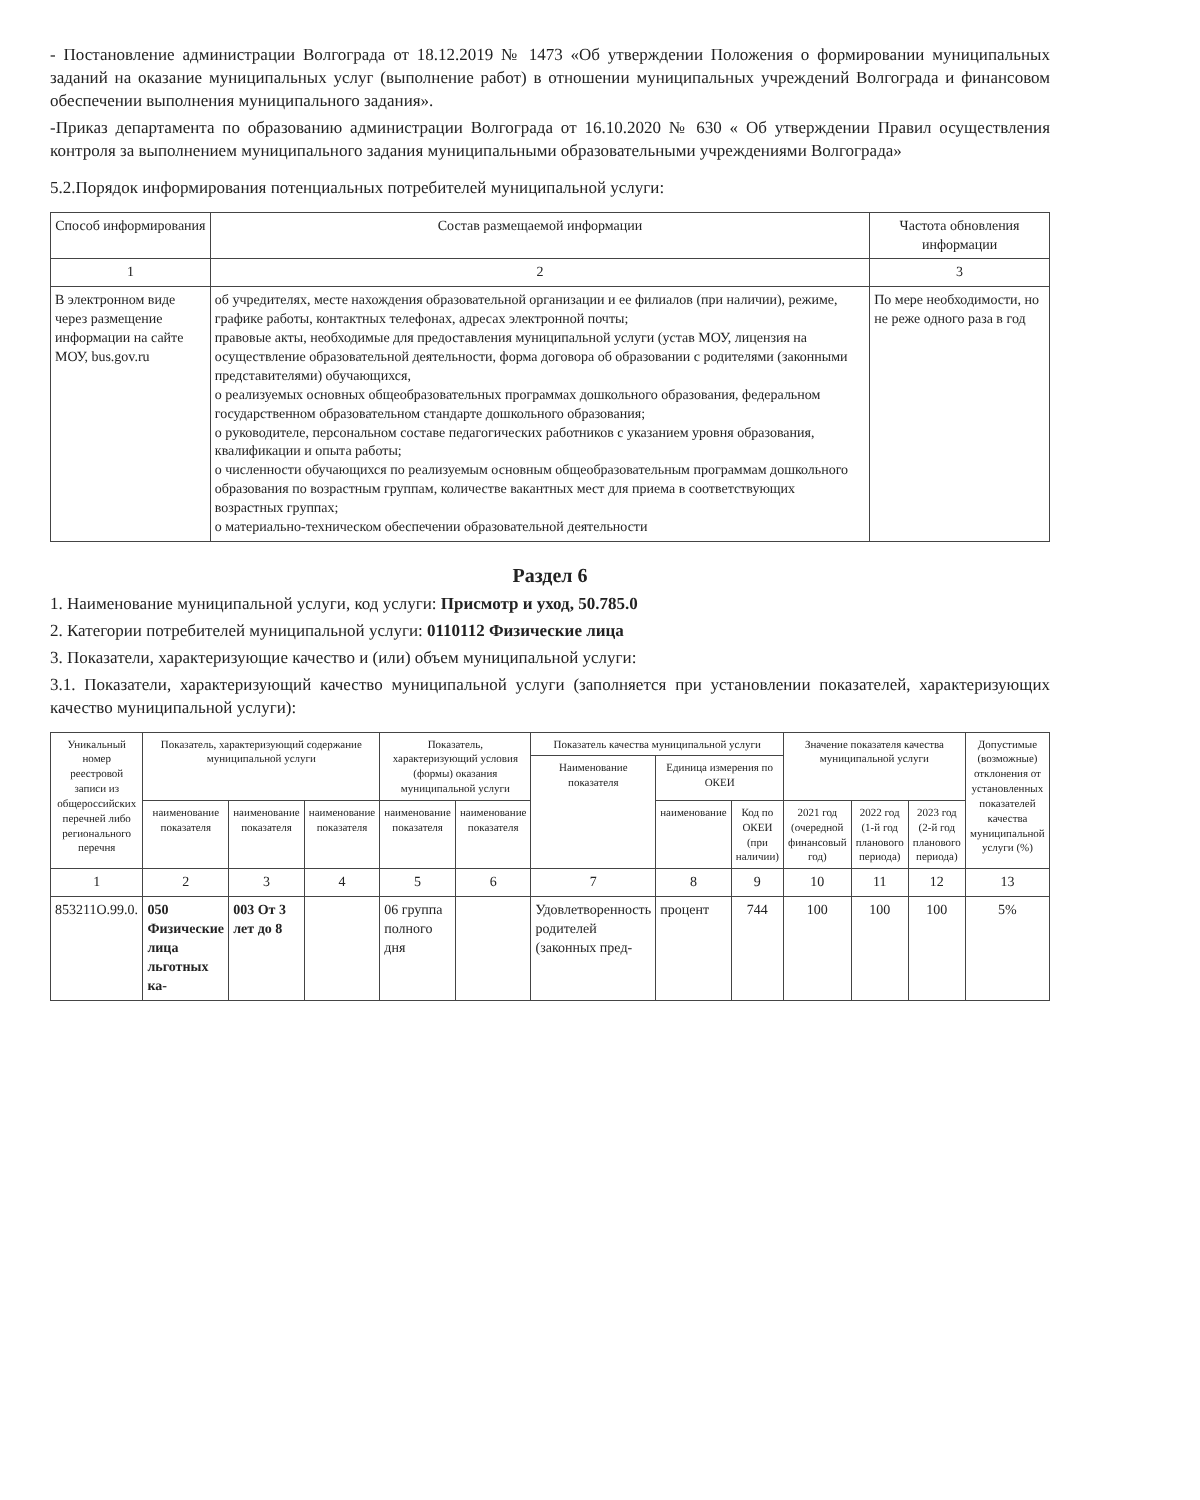- Постановление администрации Волгограда от 18.12.2019 № 1473 «Об утверждении Положения о формировании муниципальных заданий на оказание муниципальных услуг (выполнение работ) в отношении муниципальных учреждений Волгограда и финансовом обеспечении выполнения муниципального задания».
-Приказ департамента по образованию администрации Волгограда от 16.10.2020 № 630 « Об утверждении Правил осуществления контроля за выполнением муниципального задания муниципальными образовательными учреждениями Волгограда»
5.2.Порядок информирования потенциальных потребителей муниципальной услуги:
| Способ информирования | Состав размещаемой информации | Частота обновления информации |
| --- | --- | --- |
| 1 | 2 | 3 |
| В электронном виде через размещение информации на сайте МОУ, bus.gov.ru | об учредителях, месте нахождения образовательной организации и ее филиалов (при наличии), режиме, графике работы, контактных телефонах, адресах электронной почты; правовые акты, необходимые для предоставления муниципальной услуги (устав МОУ, лицензия на осуществление образовательной деятельности, форма договора об образовании с родителями (законными представителями) обучающихся, о реализуемых основных общеобразовательных программах дошкольного образования, федеральном государственном образовательном стандарте дошкольного образования; о руководителе, персональном составе педагогических работников с указанием уровня образования, квалификации и опыта работы; о численности обучающихся по реализуемым основным общеобразовательным программам дошкольного образования по возрастным группам, количестве вакантных мест для приема в соответствующих возрастных группах; о материально-техническом обеспечении образовательной деятельности | По мере необходимости, но не реже одного раза в год |
Раздел 6
1. Наименование муниципальной услуги, код услуги: Присмотр и уход, 50.785.0
2. Категории потребителей муниципальной услуги: 0110112 Физические лица
3. Показатели, характеризующие качество и (или) объем муниципальной услуги:
3.1. Показатели, характеризующий качество муниципальной услуги (заполняется при установлении показателей, характеризующих качество муниципальной услуги):
| Уникальный номер реестровой записи из общероссийских перечней либо регионального перечня | Показатель, характеризующий содержание муниципальной услуги | | | Показатель, характеризующий условия (формы) оказания муниципальной услуги | | Показатель качества муниципальной услуги | | | Значение показателя качества муниципальной услуги | | | Допустимые (возможные) отклонения от установленных показателей качества муниципальной услуги (%) |
| --- | --- | --- | --- | --- | --- | --- | --- | --- | --- | --- | --- | --- |
| | | | | | | Наименование показателя | Единица измерения по ОКЕИ | | | | | |
| | наименование показателя | наименование показателя | наименование показателя | наименование показателя | наименование показателя | | наименование | Код по ОКЕИ (при наличии) | 2021 год (очередной финансовый год) | 2022 год (1-й год планового периода) | 2023 год (2-й год планового периода) | |
| 1 | 2 | 3 | 4 | 5 | 6 | 7 | 8 | 9 | 10 | 11 | 12 | 13 |
| 853211О.99.0. | 050 Физические лица льготных ка- | 003 От 3 лет до 8 | | 06 группа полного дня | | Удовлетворенность родителей (законных пред- | процент | 744 | 100 | 100 | 100 | 5% |